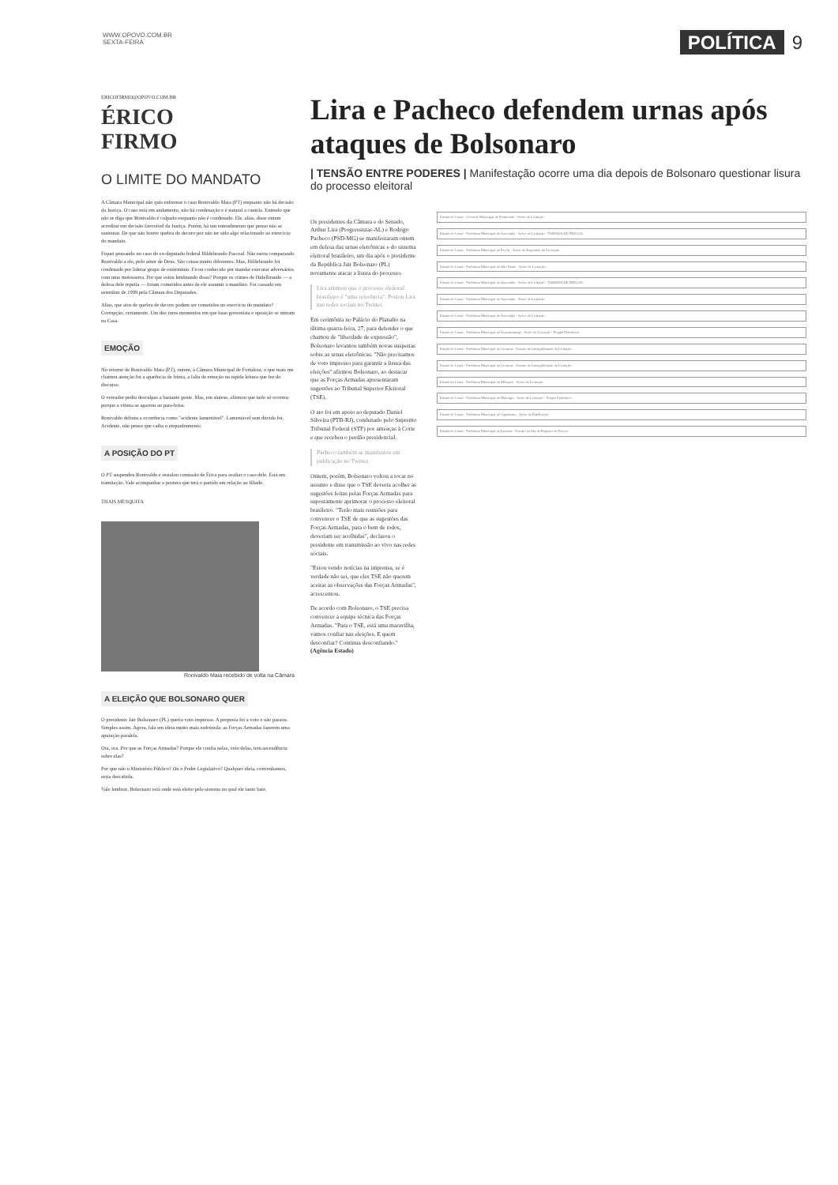WWW.OPOVO.COM.BR
SEXTA-FEIRA
POLÍTICA 9
ERICOFIRMO@OPOVO.COM.BR
ÉRICO
FIRMO
O LIMITE DO MANDATO
A Câmara Municipal não quis enfrentar o caso Ronivaldo Maia (PT) enquanto não há decisão da Justiça. O caso está em andamento, não há condenação e é natural a cautela. Entendo que não se diga que Ronivaldo é culpado enquanto não é condenado. Ele, aliás, disse ontem acreditar em decisão favorável da Justiça. Porém, há um entendimento que penso não se sustentar. De que não houve quebra de decoro por não ter sido algo relacionado ao exercício do mandato.
Fiquei pensando no caso do ex-deputado federal Hildebrando Pascoal. Não estou comparando Ronivaldo a ele, pelo amor de Deus. São coisas muito diferentes. Mas, Hildebrando foi condenado por liderar grupo de extermínio. Ficou conhecido por mandar executar adversários com uma motosserra. Por que estou lembrando disso? Porque os crimes de Hidelbrando — a defesa dele repetia — foram cometidos antes de ele assumir o mandato. Foi cassado em setembro de 1999 pela Câmara dos Deputados.
Alias, que atos de quebra de decoro podem ser cometidos no exercício do mandato? Corrupção, certamente. Um dos raros momentos em que base governista e oposição se uniram na Casa.
EMOÇÃO
No retorno de Ronivaldo Maia (PT), ontem, à Câmara Municipal de Fortaleza, o que mais me chamou atenção foi a aparência de frieza, a falta de emoção na rápida leitura que fez do discurso.
O vereador pediu desculpas a bastante gente. Mas, em síntese, afirmou que tudo só ocorreu porque a vítima se agarrou ao para-brisa.
Ronivaldo definiu a ocorrência como "acidente lamentável". Lamentável sem dúvida foi. Acidente, não penso que caiba o enquadramento.
A POSIÇÃO DO PT
O PT suspendeu Ronivaldo e instalou comissão de Ética para avaliar o caso dele. Está em tramitação. Vale acompanhar a postura que terá o partido em relação ao filiado.
THAIS MESQUITA
Ronivaldo Maia recebido de volta na Câmara
A ELEIÇÃO QUE BOLSONARO QUER
O presidente Jair Bolsonaro (PL) queria voto impresso. A proposta foi a voto e não passou. Simples assim. Agora, fala em ideia muito mais esdrúxula: as Forças Armadas fazerem uma apuração paralela.
Ora, ora. Por que as Forças Armadas? Porque ele confia nelas, veio delas, tem ascendência sobre elas?
Por que não o Ministério Público? Ou o Poder Legislativo? Qualquer ideia, convenhamos, seria descabida.
Vale lembrar, Bolsonaro está onde está eleito pelo sistema no qual ele tanto bate.
Lira e Pacheco defendem urnas após ataques de Bolsonaro
| TENSÃO ENTRE PODERES | Manifestação ocorre uma dia depois de Bolsonaro questionar lisura do processo eleitoral
Os presidentes da Câmara e do Senado, Arthur Lira (Progressistas-AL) e Rodrigo Pacheco (PSD-MG) se manifestaram ontem em defesa das urnas eletrônicas e do sistema eleitoral brasileiro, um dia após o presidente da República Jair Bolsonaro (PL) novamente atacar a lisura do processo.
Lira afirmou que o processo eleitoral brasileiro é "uma referência". Postou Lira nas redes sociais no Twitter.
Em cerimônia no Palácio do Planalto na última quarta-feira, 27, para defender o que chamou de "liberdade de expressão", Bolsonaro levantou também novas suspeitas sobre as urnas eletrônicas. "Não precisamos de voto impresso para garantir a lisura das eleições" afirmou Bolsonaro, ao destacar que as Forças Armadas apresentaram sugestões ao Tribunal Superior Eleitoral (TSE).
O ato foi em apoio ao deputado Daniel Silveira (PTB-RJ), condenado pelo Supremo Tribunal Federal (STF) por ameaças à Corte e que recebeu o perdão presidencial.
Pacheco também se manifestou em publicação no Twitter.
Ontem, porém, Bolsonaro voltou a tocar no assunto e disse que o TSE deveria acolher as sugestões feitas pelas Forças Armadas para supostamente aprimorar o processo eleitoral brasileiro. "Terão mais reuniões para convencer o TSE de que as sugestões das Forças Armadas, para o bem de todos, deveriam ser acolhidas", declarou o presidente em transmissão ao vivo nas redes sociais.
"Estou vendo notícias na imprensa, se é verdade não sei, que eles TSE não querem aceitar as observações das Forças Armadas", acrescentou.
De acordo com Bolsonaro, o TSE precisa convencer a equipe técnica das Forças Armadas. "Para o TSE, está uma maravilha, vamos confiar nas eleições. E quem desconfiar? Continua desconfiando." (Agência Estado)
Estado do Ceará - Governo Municipal de Pentecoste - Aviso de Licitação.
Estado do Ceará - Prefeitura Municipal de Aracoiaba - Aviso de Licitação - TOMADA DE PREÇOS.
Estado do Ceará - Prefeitura Municipal de Pacoti - Aviso de Suspensão de Licitação.
Estado do Ceará - Prefeitura Municipal de Alto Santo - Aviso de Licitação.
Estado do Ceará - Prefeitura Municipal de Aracoiaba - Aviso de Licitação - TOMADA DE PREÇOS.
Estado do Ceará - Prefeitura Municipal de Aracoiaba - Aviso de Licitação.
Estado do Ceará - Prefeitura Municipal de Aracoiaba - Aviso de Licitação.
Estado do Ceará - Prefeitura Municipal de Guaramiranga - Aviso de Licitação - Pregão Eletrônico.
Estado do Ceará - Prefeitura Municipal de Groaíras - Extrato de Inexigibilidade de Licitação.
Estado do Ceará - Prefeitura Municipal de Groaíras - Extrato de Inexigibilidade de Licitação.
Estado do Ceará - Prefeitura Municipal de Milagres - Aviso de Licitação.
Estado do Ceará - Prefeitura Municipal de Mulungu - Aviso de Licitação - Pregão Eletrônico.
Estado do Ceará - Prefeitura Municipal de Capistrano - Aviso de Ratificação.
Estado do Ceará - Prefeitura Municipal de Iracema - Extrato da Ata de Registro de Preços.